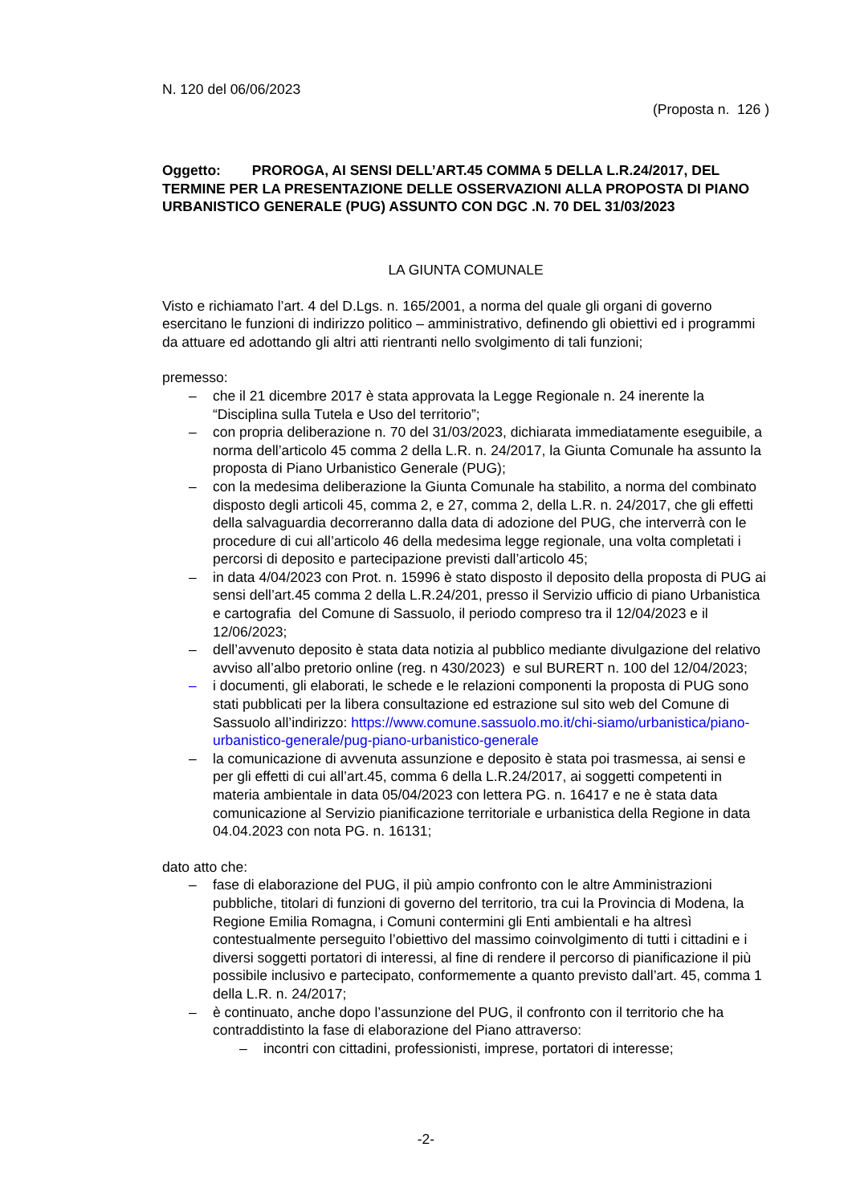N. 120 del 06/06/2023
(Proposta n. 126 )
Oggetto: PROROGA, AI SENSI DELL’ART.45 COMMA 5 DELLA L.R.24/2017, DEL TERMINE PER LA PRESENTAZIONE DELLE OSSERVAZIONI ALLA PROPOSTA DI PIANO URBANISTICO GENERALE (PUG) ASSUNTO CON DGC .N. 70 DEL 31/03/2023
LA GIUNTA COMUNALE
Visto e richiamato l’art. 4 del D.Lgs. n. 165/2001, a norma del quale gli organi di governo esercitano le funzioni di indirizzo politico – amministrativo, definendo gli obiettivi ed i programmi da attuare ed adottando gli altri atti rientranti nello svolgimento di tali funzioni;
premesso:
– che il 21 dicembre 2017 è stata approvata la Legge Regionale n. 24 inerente la “Disciplina sulla Tutela e Uso del territorio”;
– con propria deliberazione n. 70 del 31/03/2023, dichiarata immediatamente eseguibile, a norma dell’articolo 45 comma 2 della L.R. n. 24/2017, la Giunta Comunale ha assunto la proposta di Piano Urbanistico Generale (PUG);
– con la medesima deliberazione la Giunta Comunale ha stabilito, a norma del combinato disposto degli articoli 45, comma 2, e 27, comma 2, della L.R. n. 24/2017, che gli effetti della salvaguardia decorreranno dalla data di adozione del PUG, che interverrà con le procedure di cui all’articolo 46 della medesima legge regionale, una volta completati i percorsi di deposito e partecipazione previsti dall’articolo 45;
– in data 4/04/2023 con Prot. n. 15996 è stato disposto il deposito della proposta di PUG ai sensi dell’art.45 comma 2 della L.R.24/201, presso il Servizio ufficio di piano Urbanistica e cartografia del Comune di Sassuolo, il periodo compreso tra il 12/04/2023 e il 12/06/2023;
– dell’avvenuto deposito è stata data notizia al pubblico mediante divulgazione del relativo avviso all’albo pretorio online (reg. n 430/2023) e sul BURERT n. 100 del 12/04/2023;
– i documenti, gli elaborati, le schede e le relazioni componenti la proposta di PUG sono stati pubblicati per la libera consultazione ed estrazione sul sito web del Comune di Sassuolo all’indirizzo: https://www.comune.sassuolo.mo.it/chi-siamo/urbanistica/piano-urbanistico-generale/pug-piano-urbanistico-generale
– la comunicazione di avvenuta assunzione e deposito è stata poi trasmessa, ai sensi e per gli effetti di cui all’art.45, comma 6 della L.R.24/2017, ai soggetti competenti in materia ambientale in data 05/04/2023 con lettera PG. n. 16417 e ne è stata data comunicazione al Servizio pianificazione territoriale e urbanistica della Regione in data 04.04.2023 con nota PG. n. 16131;
dato atto che:
– fase di elaborazione del PUG, il più ampio confronto con le altre Amministrazioni pubbliche, titolari di funzioni di governo del territorio, tra cui la Provincia di Modena, la Regione Emilia Romagna, i Comuni contermini gli Enti ambientali e ha altresì contestualmente perseguito l’obiettivo del massimo coinvolgimento di tutti i cittadini e i diversi soggetti portatori di interessi, al fine di rendere il percorso di pianificazione il più possibile inclusivo e partecipato, conformemente a quanto previsto dall’art. 45, comma 1 della L.R. n. 24/2017;
– è continuato, anche dopo l’assunzione del PUG, il confronto con il territorio che ha contraddistinto la fase di elaborazione del Piano attraverso:
– incontri con cittadini, professionisti, imprese, portatori di interesse;
-2-